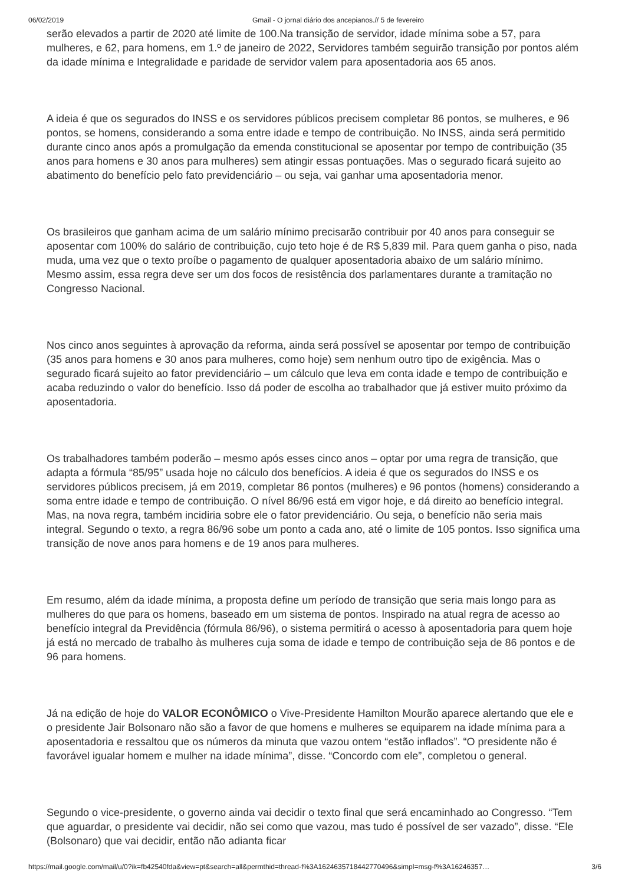06/02/2019 Gmail - O jornal diário dos ancepianos.// 5 de fevereiro
serão elevados a partir de 2020 até limite de 100.Na transição de servidor, idade mínima sobe a 57, para mulheres, e 62, para homens, em 1.º de janeiro de 2022, Servidores também seguirão transição por pontos além da idade mínima e Integralidade e paridade de servidor valem para aposentadoria aos 65 anos.
A ideia é que os segurados do INSS e os servidores públicos precisem completar 86 pontos, se mulheres, e 96 pontos, se homens, considerando a soma entre idade e tempo de contribuição. No INSS, ainda será permitido durante cinco anos após a promulgação da emenda constitucional se aposentar por tempo de contribuição (35 anos para homens e 30 anos para mulheres) sem atingir essas pontuações. Mas o segurado ficará sujeito ao abatimento do benefício pelo fato previdenciário – ou seja, vai ganhar uma aposentadoria menor.
Os brasileiros que ganham acima de um salário mínimo precisarão contribuir por 40 anos para conseguir se aposentar com 100% do salário de contribuição, cujo teto hoje é de R$ 5,839 mil. Para quem ganha o piso, nada muda, uma vez que o texto proíbe o pagamento de qualquer aposentadoria abaixo de um salário mínimo. Mesmo assim, essa regra deve ser um dos focos de resistência dos parlamentares durante a tramitação no Congresso Nacional.
Nos cinco anos seguintes à aprovação da reforma, ainda será possível se aposentar por tempo de contribuição (35 anos para homens e 30 anos para mulheres, como hoje) sem nenhum outro tipo de exigência. Mas o segurado ficará sujeito ao fator previdenciário – um cálculo que leva em conta idade e tempo de contribuição e acaba reduzindo o valor do benefício. Isso dá poder de escolha ao trabalhador que já estiver muito próximo da aposentadoria.
Os trabalhadores também poderão – mesmo após esses cinco anos – optar por uma regra de transição, que adapta a fórmula “85/95” usada hoje no cálculo dos benefícios. A ideia é que os segurados do INSS e os servidores públicos precisem, já em 2019, completar 86 pontos (mulheres) e 96 pontos (homens) considerando a soma entre idade e tempo de contribuição. O nível 86/96 está em vigor hoje, e dá direito ao benefício integral. Mas, na nova regra, também incidiria sobre ele o fator previdenciário. Ou seja, o benefício não seria mais integral. Segundo o texto, a regra 86/96 sobe um ponto a cada ano, até o limite de 105 pontos. Isso significa uma transição de nove anos para homens e de 19 anos para mulheres.
Em resumo, além da idade mínima, a proposta define um período de transição que seria mais longo para as mulheres do que para os homens, baseado em um sistema de pontos. Inspirado na atual regra de acesso ao benefício integral da Previdência (fórmula 86/96), o sistema permitirá o acesso à aposentadoria para quem hoje já está no mercado de trabalho às mulheres cuja soma de idade e tempo de contribuição seja de 86 pontos e de 96 para homens.
Já na edição de hoje do VALOR ECONÔMICO o Vive-Presidente Hamilton Mourão aparece alertando que ele e o presidente Jair Bolsonaro não são a favor de que homens e mulheres se equiparem na idade mínima para a aposentadoria e ressaltou que os números da minuta que vazou ontem “estão inflados”. “O presidente não é favorável igualar homem e mulher na idade mínima”, disse. “Concordo com ele”, completou o general.
Segundo o vice-presidente, o governo ainda vai decidir o texto final que será encaminhado ao Congresso. “Tem que aguardar, o presidente vai decidir, não sei como que vazou, mas tudo é possível de ser vazado”, disse. “Ele (Bolsonaro) que vai decidir, então não adianta ficar
https://mail.google.com/mail/u/0?ik=fb42540fda&view=pt&search=all&permthid=thread-f%3A1624635718442770496&simpl=msg-f%3A16246357… 3/6